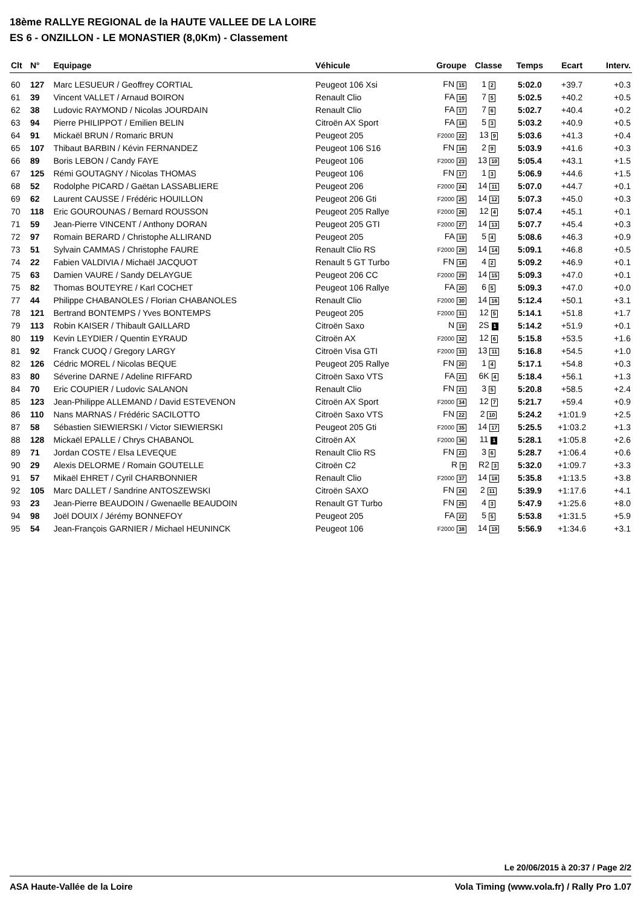18ème RALLYE REGIONAL de la HAUTE VALLEE DE LA LOIRE
ES 6 - ONZILLON - LE MONASTIER (8,0Km) - Classement
| Clt | N° | Equipage | Véhicule | Groupe | Classe | Temps | Ecart | Interv. |
| --- | --- | --- | --- | --- | --- | --- | --- | --- |
| 60 | 127 | Marc LESUEUR / Geoffrey CORTIAL | Peugeot 106 Xsi | FN 15 | 1 2 | 5:02.0 | +39.7 | +0.3 |
| 61 | 39 | Vincent VALLET / Arnaud BOIRON | Renault Clio | FA 16 | 7 5 | 5:02.5 | +40.2 | +0.5 |
| 62 | 38 | Ludovic RAYMOND / Nicolas JOURDAIN | Renault Clio | FA 17 | 7 6 | 5:02.7 | +40.4 | +0.2 |
| 63 | 94 | Pierre PHILIPPOT / Emilien BELIN | Citroën AX Sport | FA 18 | 5 3 | 5:03.2 | +40.9 | +0.5 |
| 64 | 91 | Mickaël BRUN / Romaric BRUN | Peugeot 205 | F2000 22 | 13 9 | 5:03.6 | +41.3 | +0.4 |
| 65 | 107 | Thibaut BARBIN / Kévin FERNANDEZ | Peugeot 106 S16 | FN 16 | 2 9 | 5:03.9 | +41.6 | +0.3 |
| 66 | 89 | Boris LEBON / Candy FAYE | Peugeot 106 | F2000 23 | 13 10 | 5:05.4 | +43.1 | +1.5 |
| 67 | 125 | Rémi GOUTAGNY / Nicolas THOMAS | Peugeot 106 | FN 17 | 1 3 | 5:06.9 | +44.6 | +1.5 |
| 68 | 52 | Rodolphe PICARD / Gaëtan LASSABLIERE | Peugeot 206 | F2000 24 | 14 11 | 5:07.0 | +44.7 | +0.1 |
| 69 | 62 | Laurent CAUSSE / Frédéric HOUILLON | Peugeot 206 Gti | F2000 25 | 14 12 | 5:07.3 | +45.0 | +0.3 |
| 70 | 118 | Eric GOUROUNAS / Bernard ROUSSON | Peugeot 205 Rallye | F2000 26 | 12 4 | 5:07.4 | +45.1 | +0.1 |
| 71 | 59 | Jean-Pierre VINCENT / Anthony DORAN | Peugeot 205 GTI | F2000 27 | 14 13 | 5:07.7 | +45.4 | +0.3 |
| 72 | 97 | Romain BERARD / Christophe ALLIRAND | Peugeot 205 | FA 19 | 5 4 | 5:08.6 | +46.3 | +0.9 |
| 73 | 51 | Sylvain CAMMAS / Christophe FAURE | Renault Clio RS | F2000 28 | 14 14 | 5:09.1 | +46.8 | +0.5 |
| 74 | 22 | Fabien VALDIVIA / Michaël JACQUOT | Renault 5 GT Turbo | FN 18 | 4 2 | 5:09.2 | +46.9 | +0.1 |
| 75 | 63 | Damien VAURE / Sandy DELAYGUE | Peugeot 206 CC | F2000 29 | 14 15 | 5:09.3 | +47.0 | +0.1 |
| 75 | 82 | Thomas BOUTEYRE / Karl COCHET | Peugeot 106 Rallye | FA 20 | 6 5 | 5:09.3 | +47.0 | +0.0 |
| 77 | 44 | Philippe CHABANOLES / Florian CHABANOLES | Renault Clio | F2000 30 | 14 16 | 5:12.4 | +50.1 | +3.1 |
| 78 | 121 | Bertrand BONTEMPS / Yves BONTEMPS | Peugeot 205 | F2000 31 | 12 5 | 5:14.1 | +51.8 | +1.7 |
| 79 | 113 | Robin KAISER / Thibault GAILLARD | Citroën Saxo | N 19 | 2S 1 | 5:14.2 | +51.9 | +0.1 |
| 80 | 119 | Kevin LEYDIER / Quentin EYRAUD | Citroën AX | F2000 32 | 12 6 | 5:15.8 | +53.5 | +1.6 |
| 81 | 92 | Franck CUOQ / Gregory LARGY | Citroën Visa GTI | F2000 33 | 13 11 | 5:16.8 | +54.5 | +1.0 |
| 82 | 126 | Cédric MOREL / Nicolas BEQUE | Peugeot 205 Rallye | FN 20 | 1 4 | 5:17.1 | +54.8 | +0.3 |
| 83 | 80 | Séverine DARNE / Adeline RIFFARD | Citroën Saxo VTS | FA 21 | 6K 4 | 5:18.4 | +56.1 | +1.3 |
| 84 | 70 | Eric COUPIER / Ludovic SALANON | Renault Clio | FN 21 | 3 5 | 5:20.8 | +58.5 | +2.4 |
| 85 | 123 | Jean-Philippe ALLEMAND / David ESTEVENON | Citroën AX Sport | F2000 34 | 12 7 | 5:21.7 | +59.4 | +0.9 |
| 86 | 110 | Nans MARNAS / Frédéric SACILOTTO | Citroën Saxo VTS | FN 22 | 2 10 | 5:24.2 | +1:01.9 | +2.5 |
| 87 | 58 | Sébastien SIEWIERSKI / Victor SIEWIERSKI | Peugeot 205 Gti | F2000 35 | 14 17 | 5:25.5 | +1:03.2 | +1.3 |
| 88 | 128 | Mickaël EPALLE / Chrys CHABANOL | Citroën AX | F2000 36 | 11 1 | 5:28.1 | +1:05.8 | +2.6 |
| 89 | 71 | Jordan COSTE / Elsa LEVEQUE | Renault Clio RS | FN 23 | 3 6 | 5:28.7 | +1:06.4 | +0.6 |
| 90 | 29 | Alexis DELORME / Romain GOUTELLE | Citroën C2 | R 9 | R2 3 | 5:32.0 | +1:09.7 | +3.3 |
| 91 | 57 | Mikaël EHRET / Cyril CHARBONNIER | Renault Clio | F2000 37 | 14 18 | 5:35.8 | +1:13.5 | +3.8 |
| 92 | 105 | Marc DALLET / Sandrine ANTOSZEWSKI | Citroën SAXO | FN 24 | 2 11 | 5:39.9 | +1:17.6 | +4.1 |
| 93 | 23 | Jean-Pierre BEAUDOIN / Gwenaelle BEAUDOIN | Renault GT Turbo | FN 25 | 4 3 | 5:47.9 | +1:25.6 | +8.0 |
| 94 | 98 | Joël DOUIX / Jérémy BONNEFOY | Peugeot 205 | FA 22 | 5 5 | 5:53.8 | +1:31.5 | +5.9 |
| 95 | 54 | Jean-François GARNIER / Michael HEUNINCK | Peugeot 106 | F2000 38 | 14 19 | 5:56.9 | +1:34.6 | +3.1 |
Le 20/06/2015 à 20:37 / Page 2/2
ASA Haute-Vallée de la Loire Vola Timing (www.vola.fr) / Rally Pro 1.07